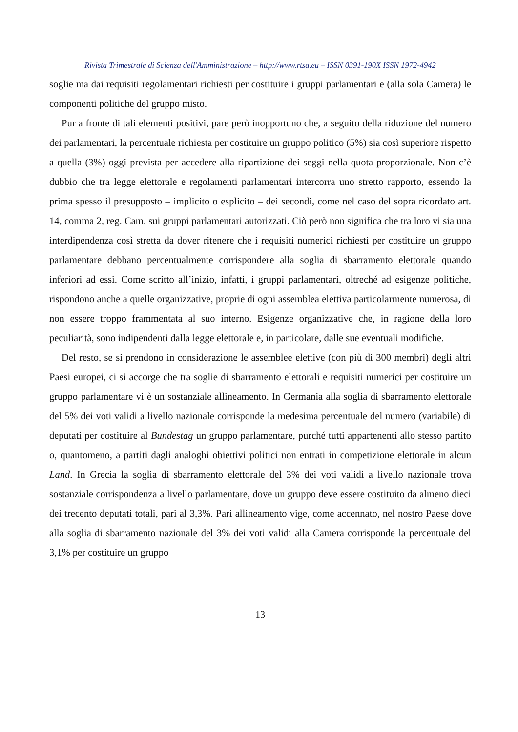Rivista Trimestrale di Scienza dell'Amministrazione – http://www.rtsa.eu – ISSN 0391-190X ISSN 1972-4942
soglie ma dai requisiti regolamentari richiesti per costituire i gruppi parlamentari e (alla sola Camera) le componenti politiche del gruppo misto.
Pur a fronte di tali elementi positivi, pare però inopportuno che, a seguito della riduzione del numero dei parlamentari, la percentuale richiesta per costituire un gruppo politico (5%) sia così superiore rispetto a quella (3%) oggi prevista per accedere alla ripartizione dei seggi nella quota proporzionale. Non c’è dubbio che tra legge elettorale e regolamenti parlamentari intercorra uno stretto rapporto, essendo la prima spesso il presupposto – implicito o esplicito – dei secondi, come nel caso del sopra ricordato art. 14, comma 2, reg. Cam. sui gruppi parlamentari autorizzati. Ciò però non significa che tra loro vi sia una interdipendenza così stretta da dover ritenere che i requisiti numerici richiesti per costituire un gruppo parlamentare debbano percentualmente corrispondere alla soglia di sbarramento elettorale quando inferiori ad essi. Come scritto all’inizio, infatti, i gruppi parlamentari, oltreché ad esigenze politiche, rispondono anche a quelle organizzative, proprie di ogni assemblea elettiva particolarmente numerosa, di non essere troppo frammentata al suo interno. Esigenze organizzative che, in ragione della loro peculiarità, sono indipendenti dalla legge elettorale e, in particolare, dalle sue eventuali modifiche.
Del resto, se si prendono in considerazione le assemblee elettive (con più di 300 membri) degli altri Paesi europei, ci si accorge che tra soglie di sbarramento elettorali e requisiti numerici per costituire un gruppo parlamentare vi è un sostanziale allineamento. In Germania alla soglia di sbarramento elettorale del 5% dei voti validi a livello nazionale corrisponde la medesima percentuale del numero (variabile) di deputati per costituire al Bundestag un gruppo parlamentare, purché tutti appartenenti allo stesso partito o, quantomeno, a partiti dagli analoghi obiettivi politici non entrati in competizione elettorale in alcun Land. In Grecia la soglia di sbarramento elettorale del 3% dei voti validi a livello nazionale trova sostanziale corrispondenza a livello parlamentare, dove un gruppo deve essere costituito da almeno dieci dei trecento deputati totali, pari al 3,3%. Pari allineamento vige, come accennato, nel nostro Paese dove alla soglia di sbarramento nazionale del 3% dei voti validi alla Camera corrisponde la percentuale del 3,1% per costituire un gruppo
13